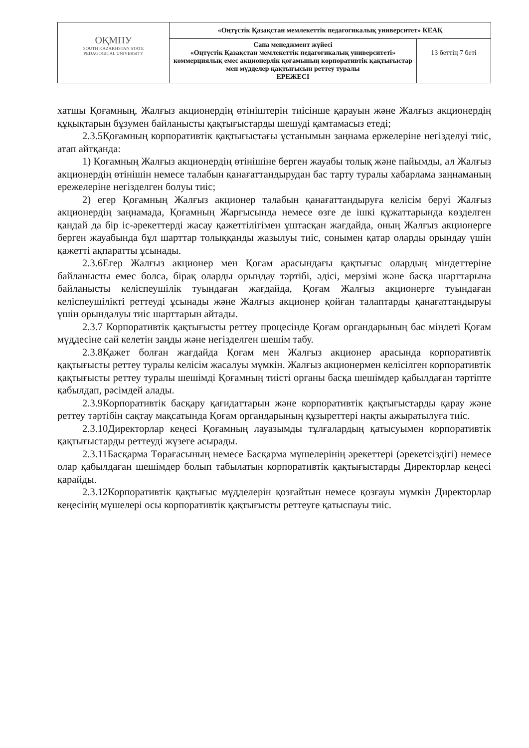| ОҚМПУ SOUTH KAZAKHSTAN STATE PEDAGOGICAL UNIVERSITY | «Оңтүстік Қазақстан мемлекеттік педагогикалық университет» КЕАҚ | |
| | Сапа менеджмент жүйесі «Оңтүстік Қазақстан мемлекеттік педагогикалық университеті» коммерциялық емес акционерлік қоғамының корпоративтік қақтығыстар мен мүдделер қақтығысын реттеу туралы ЕРЕЖЕСІ | 13 беттің 7 беті |
хатшы Қоғамның, Жалғыз акционердің өтініштерін тиісінше қарауын және Жалғыз акционердің құқықтарын бұзумен байланысты қақтығыстарды шешуді қамтамасыз етеді;
2.3.5Қоғамның корпоративтік қақтығыстағы ұстанымын заңнама ержелеріне негізделуі тиіс, атап айтқанда:
1) Қоғамның Жалғыз акционердің өтінішіне берген жауабы толық және пайымды, ал Жалғыз акционердің өтінішін немесе талабын қанағаттандырудан бас тарту туралы хабарлама заңнаманың ережелеріне негізделген болуы тиіс;
2) егер Қоғамның Жалғыз акционер талабын қанағаттандыруға келісім беруі Жалғыз акционердің заңнамада, Қоғамның Жарғысында немесе өзге де ішкі құжаттарында көзделген қандай да бір іс-әрекеттерді жасау қажеттілігімен ұштасқан жағдайда, оның Жалғыз акционерге берген жауабында бұл шарттар толыққанды жазылуы тиіс, сонымен қатар оларды орындау үшін қажетті ақпаратты ұсынады.
2.3.6Егер Жалғыз акционер мен Қоғам арасындағы қақтығыс олардың міндеттеріне байланысты емес болса, бірақ оларды орындау тәртібі, әдісі, мерзімі және басқа шарттарына байланысты келіспеушілік туындаған жағдайда, Қоғам Жалғыз акционерге туындаған келіспеушілікті реттеуді ұсынады және Жалғыз акционер қойған талаптарды қанағаттандыруы үшін орындалуы тиіс шарттарын айтады.
2.3.7 Корпоративтік қақтығысты реттеу процесінде Қоғам органдарының бас міндеті Қоғам мүддесіне сай келетін заңды және негізделген шешім табу.
2.3.8Қажет болған жағдайда Қоғам мен Жалғыз акционер арасында корпоративтік қақтығысты реттеу туралы келісім жасалуы мүмкін. Жалғыз акционермен келісілген корпоративтік қақтығысты реттеу туралы шешімді Қоғамның тиісті органы басқа шешімдер қабылдаған тәртіпте қабылдап, рәсімдей алады.
2.3.9Корпоративтік басқару қағидаттарын және корпоративтік қақтығыстарды қарау және реттеу тәртібін сақтау мақсатында Қоғам органдарының құзыреттері нақты ажыратылуға тиіс.
2.3.10Директорлар кеңесі Қоғамның лауазымды тұлғалардың қатысуымен корпоративтік қақтығыстарды реттеуді жүзеге асырады.
2.3.11Басқарма Төрағасының немесе Басқарма мүшелерінің әрекеттері (әрекетсіздігі) немесе олар қабылдаған шешімдер болып табылатын корпоративтік қақтығыстарды Директорлар кеңесі қарайды.
2.3.12Корпоративтік қақтығыс мүдделерін қозғайтын немесе қозғауы мүмкін Директорлар кеңесінің мүшелері осы корпоративтік қақтығысты реттеуге қатыспауы тиіс.